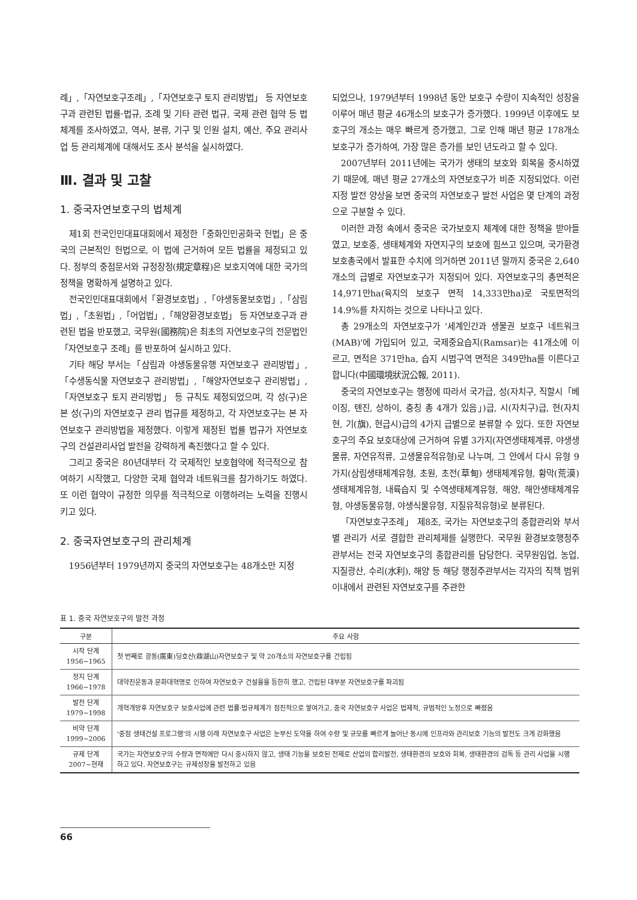례」,「자연보호구조례」,「자연보호구 토지 관리방법」 등 자연보호구과 관련된 법률·법규, 조례 및 기타 관련 법규, 국제 관련 협약 등 법체계를 조사하였고, 역사, 분류, 기구 및 인원 설치, 예산, 주요 관리사업 등 관리체계에 대해서도 조사 분석을 실시하였다.
Ⅲ. 결과 및 고찰
1. 중국자연보호구의 법체계
제1회 전국인민대표대회에서 제정한「중화인민공화국 헌법」은 중국의 근본적인 헌법으로, 이 법에 근거하여 모든 법률을 제정되고 있다. 정부의 중점문서와 규정장정(規定章程)은 보호지역에 대한 국가의 정책을 명확하게 설명하고 있다.
전국인민대표대회에서「환경보호법」,「야생동물보호법」,「삼림법」,「초원법」,「어업법」,「해양환경보호법」 등 자연보호구과 관련된 법을 반포했고, 국무원(國務院)은 최초의 자연보호구의 전문법인「자연보호구 조례」를 반포하여 실시하고 있다.
기타 해당 부서는「삼림과 야생동물유행 자연보호구 관리방법」,「수생동식물 자연보호구 관리방법」,「해양자연보호구 관리방법」,「자연보호구 토지 관리방법」 등 규칙도 제정되었으며, 각 성(구)은 본 성(구)의 자연보호구 관리 법규를 제정하고, 각 자연보호구는 본 자연보호구 관리방법을 제정했다. 이렇게 제정된 법률 법규가 자연보호구의 건설관리사업 발전을 강력하게 촉진했다고 할 수 있다.
그리고 중국은 80년대부터 각 국제적인 보호협약에 적극적으로 참여하기 시작했고, 다양한 국제 협약과 네트워크를 참가하기도 하였다. 또 이런 협약이 규정한 의무를 적극적으로 이행하려는 노력을 진행시키고 있다.
2. 중국자연보호구의 관리체계
1956년부터 1979년까지 중국의 자연보호구는 48개소만 지정
되었으나, 1979년부터 1998년 동안 보호구 수량이 지속적인 성장을 이루어 매년 평균 46개소의 보호구가 증가했다. 1999년 이후에도 보호구의 개소는 매우 빠르게 증가했고, 그로 인해 매년 평균 178개소 보호구가 증가하여, 가장 많은 증가를 보인 년도라고 할 수 있다.
2007년부터 2011년에는 국가가 생태의 보호와 회복을 중시하였기 때문에, 매년 평균 27개소의 자연보호구가 비준 지정되었다. 이런 지정 발전 양상을 보면 중국의 자연보호구 발전 사업은 몇 단계의 과정으로 구분할 수 있다.
이러한 과정 속에서 중국은 국가보호지 체계에 대한 정책을 받아들였고, 보호종, 생태체계와 자연지구의 보호에 힘쓰고 있으며, 국가환경보호총국에서 발표한 수치에 의거하면 2011년 말까지 중국은 2,640개소의 급별로 자연보호구가 지정되어 있다. 자연보호구의 총면적은 14,971만ha(육지의 보호구 면적 14,333만ha)로 국토면적의 14.9%를 차지하는 것으로 나타나고 있다.
총 29개소의 자연보호구가 '세계인간과 생물권 보호구 네트워크(MAB)'에 가입되어 있고, 국제중요습지(Ramsar)는 41개소에 이르고, 면적은 371만ha, 습지 시범구역 면적은 349만ha를 이른다고 합니다(中國環境狀況公報, 2011).
중국의 자연보호구는 행정에 따라서 국가급, 성(자치구, 직할시「베이징, 톈진, 상하이, 충칭 총 4개가 있음」)급, 시(자치구)급, 현(자치현, 기(旗), 현급시)급의 4가지 급별으로 분류할 수 있다. 또한 자연보호구의 주요 보호대상에 근거하여 유별 3가지(자연생태체계류, 야생생물류, 자연유적류, 고생물유적유형)로 나누며, 그 안에서 다시 유형 9가지(삼림생태체계유형, 초원, 초전(草甸) 생태체계유형, 황막(荒漠) 생태체계유형, 내륙습지 및 수역생태체계유형, 해양, 해안생태체계유형, 야생동물유형, 야생식물유형, 지질유적유형)로 분류된다.
「자연보호구조례」 제8조, 국가는 자연보호구의 종합관리와 부서별 관리가 서로 결합한 관리체제를 실행한다. 국무원 환경보호행정주관부서는 전국 자연보호구의 종합관리를 담당한다. 국무원임업, 농업, 지질광산, 수리(水利), 해양 등 해당 행정주관부서는 각자의 직책 범위 이내에서 관련된 자연보호구를 주관한
표 1. 중국 자연보호구의 발전 과정
| 구분 | 주요 사항 |
| --- | --- |
| 시작 단계 1956~1965 | 첫 번째로 광동(廣東)딩호산(鼎湖山)자연보호구 및 약 20개소의 자연보호구를 건립됨 |
| 정지 단계 1966~1978 | 대약진운동과 문화대혁명로 인하여 자연보호구 건설을을 등한히 했고, 건립된 대부분 자연보호구를 파괴됨 |
| 발전 단계 1979~1998 | 개혁개방후 자연보호구 보호사업에 관련 법률·법규체계가 점진적으로 쌓여가고, 중국 자연보호구 사업은 법제적, 규범적인 노정으로 빠졌음 |
| 비약 단계 1999~2006 | '중점 생태건설 프로그램'의 시행 이래 자연보호구 사업은 눈부신 도약을 하여 수량 및 규모를 빠르게 늘어난 동시에 인프라와 관리보호 기능의 발전도 크게 강화했음 |
| 규제 단계 2007~현재 | 국가는 자연보호구의 수량과 면적에만 다시 중시하지 않고, 생태 기능을 보호된 전제로 산업의 합리발전, 생태환경의 보호와 회복, 생태환경의 검독 등 관리 사업을 시행하고 있다. 자연보호구는 규제성장을 발전하고 있음 |
66